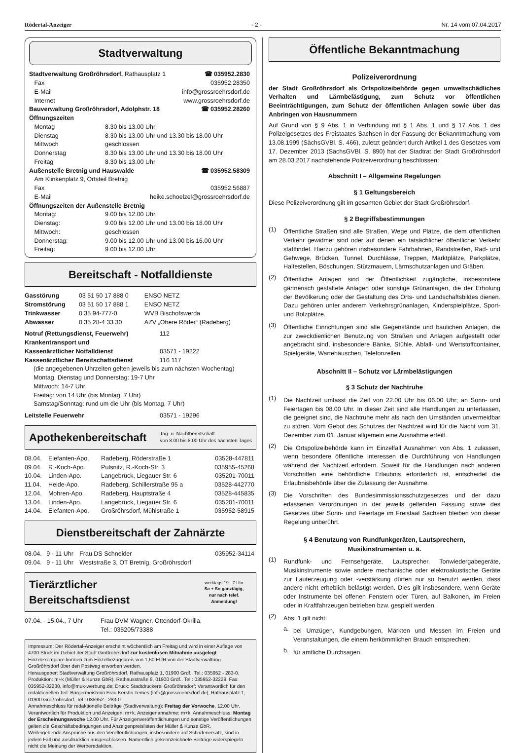Rödertal-Anzeiger - 2 - Nr. 14 vom 07.04.2017
Stadtverwaltung
| Stadtverwaltung Großröhrsdorf, Rathausplatz 1 | ☎ 035952.2830 |
| Fax | 035952.28350 |
| E-Mail | info@grossroehrsdorf.de |
| Internet | www.grossroehrsdorf.de |
| Bauverwaltung Großröhrsdorf, Adolphstr. 18 | ☎ 035952.28260 |
Öffnungszeiten
| Montag | 8.30 bis 13.00 Uhr |
| Dienstag | 8.30 bis 13.00 Uhr und 13.30 bis 18.00 Uhr |
| Mittwoch | geschlossen |
| Donnerstag | 8.30 bis 13.00 Uhr und 13.30 bis 18.00 Uhr |
| Freitag | 8.30 bis 13.00 Uhr |
| Außenstelle Bretnig und Hauswalde | ☎ 035952.58309 |
| Am Klinkenplatz 9, Ortsteil Bretnig | |
| Fax | 035952.56887 |
| E-Mail | heike.schoelzel@grossroehrsdorf.de |
Öffnungszeiten der Außenstelle Bretnig
| Montag: | 9.00 bis 12.00 Uhr |
| Dienstag: | 9.00 bis 12.00 Uhr und 13.00 bis 18.00 Uhr |
| Mittwoch: | geschlossen |
| Donnerstag: | 9.00 bis 12.00 Uhr und 13.00 bis 16.00 Uhr |
| Freitag: | 9.00 bis 12.00 Uhr |
Bereitschaft - Notfalldienste
| Gasstörung | 03 51 50 17 888 0 | ENSO NETZ |
| Stromstörung | 03 51 50 17 888 1 | ENSO NETZ |
| Trinkwasser | 0 35 94-777-0 | WVB Bischofswerda |
| Abwasser | 0 35 28-4 33 30 | AZV „Obere Röder“ (Radeberg) |
| Notruf (Rettungsdienst, Feuerwehr) | 112 |
| Krankentransport und | |
| Kassenärztlicher Notfalldienst | 03571 - 19222 |
| Kassenärztlicher Bereitschaftsdienst | 116 117 |
(die angegebenen Uhrzeiten gelten jeweils bis zum nächsten Wochentag)
Montag, Dienstag und Donnerstag: 19-7 Uhr
Mittwoch: 14-7 Uhr
Freitag: von 14 Uhr (bis Montag, 7 Uhr)
Samstag/Sonntag: rund um die Uhr (bis Montag, 7 Uhr)
| Leitstelle Feuerwehr | 03571 - 19296 |
Apothekenbereitschaft Tag- u. Nachtbereitschaft
von 8.00 bis 8.00 Uhr des nächsten Tages
| 08.04. | Elefanten-Apo. | Radeberg, Röderstraße 1 | 03528-447811 |
| 09.04. | R.-Koch-Apo. | Pulsnitz, R.-Koch-Str. 3 | 035955-45268 |
| 10.04. | Linden-Apo. | Langebrück, Liegauer Str. 6 | 035201-70011 |
| 11.04. | Heide-Apo. | Radeberg, Schillerstraße 95 a | 03528-442770 |
| 12.04. | Mohren-Apo. | Radeberg, Hauptstraße 4 | 03528-445835 |
| 13.04. | Linden-Apo. | Langebrück, Liegauer Str. 6 | 035201-70011 |
| 14.04. | Elefanten-Apo. | Großröhrsdorf, Mühlstraße 1 | 035952-58915 |
Dienstbereitschaft der Zahnärzte
| 08.04. | 9 - 11 Uhr | Frau DS Schneider | 035952-34114 |
| 09.04. | 9 - 11 Uhr | Weststraße 3, OT Bretnig, Großröhrsdorf | |
Tierärztlicher Bereitschaftsdienst werktags 19 - 7 Uhr
Sa + So ganztägig,
nur nach telef. Anmeldung!
| 07.04. - 15.04., 7 Uhr | Frau DVM Wagner, Ottendorf-Okrilla, Tel.: 035205/73388 |
Impressum: Der Rödertal-Anzeiger erscheint wöchentlich am Freitag und wird in einer Auflage von 4700 Stück im Gebiet der Stadt Großröhrsdorf zur kostenlosen Mitnahme ausgelegt. Einzelexemplare können zum Einzelbezugspreis von 1,50 EUR von der Stadtverwaltung Großröhrsdorf über den Postweg erworben werden.
Herausgeber: Stadtverwaltung Großröhrsdorf, Rathausplatz 1, 01900 Grdf., Tel.: 035952 - 283-0. Produktion: m+k (Müller & Kunze GbR), Rathausstraße 8, 01900 Grdf., Tel.: 035952-32229, Fax: 035952-32230, info@muk-werbung.de; Druck: Stadtdruckerei Großröhrsdorf; Verantwortlich für den redaktionellen Teil: Bürgermeisterin Frau Kerstin Ternes (info@grossroehrsdorf.de), Rathausplatz 1, 01900 Großröhrsdorf, Tel.: 035952 - 283-0
Annahmeschluss für redaktionelle Beiträge (Stadtverwaltung): Freitag der Vorwoche, 12.00 Uhr. Verantwortlich für Produktion und Anzeigen: m+k. Anzeigenannahme: m+k, Annahmeschluss: Montag der Erscheinungswoche 12.00 Uhr. Für Anzeigenveröffentlichungen und sonstige Veröffentlichungen gelten die Geschäftsbedingungen und Anzeigenpreislisten der Müller & Kunze GbR.
Weitergehende Ansprüche aus den Veröffentlichungen, insbesondere auf Schadenersatz, sind in jedem Fall und ausdrücklich ausgeschlossen. Namentlich gekennzeichnete Beiträge widerspiegeln nicht die Meinung der Werberedaktion.
Öffentliche Bekanntmachung
Polizeiverordnung
der Stadt Großröhrsdorf als Ortspolizeibehörde gegen umweltschädliches Verhalten und Lärmbelästigung, zum Schutz vor öffentlichen Beeinträchtigungen, zum Schutz der öffentlichen Anlagen sowie über das Anbringen von Hausnummern
Auf Grund von § 9 Abs. 1 in Verbindung mit § 1 Abs. 1 und § 17 Abs. 1 des Polizeigesetzes des Freistaates Sachsen in der Fassung der Bekanntmachung vom 13.08.1999 (SächsGVBl. S. 466), zuletzt geändert durch Artikel 1 des Gesetzes vom 17. Dezember 2013 (SächsGVBl. S. 890) hat der Stadtrat der Stadt Großröhrsdorf am 28.03.2017 nachstehende Polizeiverordnung beschlossen:
Abschnitt I – Allgemeine Regelungen
§ 1 Geltungsbereich
Diese Polizeiverordnung gilt im gesamten Gebiet der Stadt Großröhrsdorf.
§ 2 Begriffsbestimmungen
(1)
Öffentliche Straßen sind alle Straßen, Wege und Plätze, die dem öffentlichen Verkehr gewidmet sind oder auf denen ein tatsächlicher öffentlicher Verkehr stattfindet. Hierzu gehören insbesondere Fahrbahnen, Randstreifen, Rad- und Gehwege, Brücken, Tunnel, Durchlässe, Treppen, Marktplätze, Parkplätze, Haltestellen, Böschungen, Stützmauern, Lärmschutzanlagen und Gräben.
(2)
Öffentliche Anlagen sind der Öffentlichkeit zugängliche, insbesondere gärtnerisch gestaltete Anlagen oder sonstige Grünanlagen, die der Erholung der Bevölkerung oder der Gestaltung des Orts- und Landschaftsbildes dienen. Dazu gehören unter anderem Verkehrsgrünanlagen, Kinderspielplätze, Sport- und Bolzplätze.
(3)
Öffentliche Einrichtungen sind alle Gegenstände und baulichen Anlagen, die zur zweckdienlichen Benutzung von Straßen und Anlagen aufgestellt oder angebracht sind, insbesondere Bänke, Stühle, Abfall- und Wertstoffcontainer, Spielgeräte, Wartehäuschen, Telefonzellen.
Abschnitt II – Schutz vor Lärmbelästigungen
§ 3 Schutz der Nachtruhe
(1)
Die Nachtzeit umfasst die Zeit von 22.00 Uhr bis 06.00 Uhr; an Sonn- und Feiertagen bis 08.00 Uhr. In dieser Zeit sind alle Handlungen zu unterlassen, die geeignet sind, die Nachtruhe mehr als nach den Umständen unvermeidbar zu stören. Vom Gebot des Schutzes der Nachtzeit wird für die Nacht vom 31. Dezember zum 01. Januar allgemein eine Ausnahme erteilt.
(2)
Die Ortspolizeibehörde kann im Einzelfall Ausnahmen von Abs. 1 zulassen, wenn besondere öffentliche Interessen die Durchführung von Handlungen während der Nachtzeit erfordern. Soweit für die Handlungen nach anderen Vorschriften eine behördliche Erlaubnis erforderlich ist, entscheidet die Erlaubnisbehörde über die Zulassung der Ausnahme.
(3)
Die Vorschriften des Bundesimmissionsschutzgesetzes und der dazu erlassenen Verordnungen in der jeweils geltenden Fassung sowie des Gesetzes über Sonn- und Feiertage im Freistaat Sachsen bleiben von dieser Regelung unberührt.
§ 4 Benutzung von Rundfunkgeräten, Lautsprechern,
Musikinstrumenten u. ä.
(1)
Rundfunk- und Fernsehgeräte, Lautsprecher, Tonwiedergabegeräte, Musikinstrumente sowie andere mechanische oder elektroakustische Geräte zur Lauterzeugung oder -verstärkung dürfen nur so benutzt werden, dass andere nicht erheblich belästigt werden. Dies gilt insbesondere, wenn Geräte oder Instrumente bei offenen Fenstern oder Türen, auf Balkonen, im Freien oder in Kraftfahrzeugen betrieben bzw. gespielt werden.
(2)
Abs. 1 gilt nicht:
a.
bei Umzügen, Kundgebungen, Märkten und Messen im Freien und Veranstaltungen, die einem herkömmlichen Brauch entsprechen;
b.
für amtliche Durchsagen.